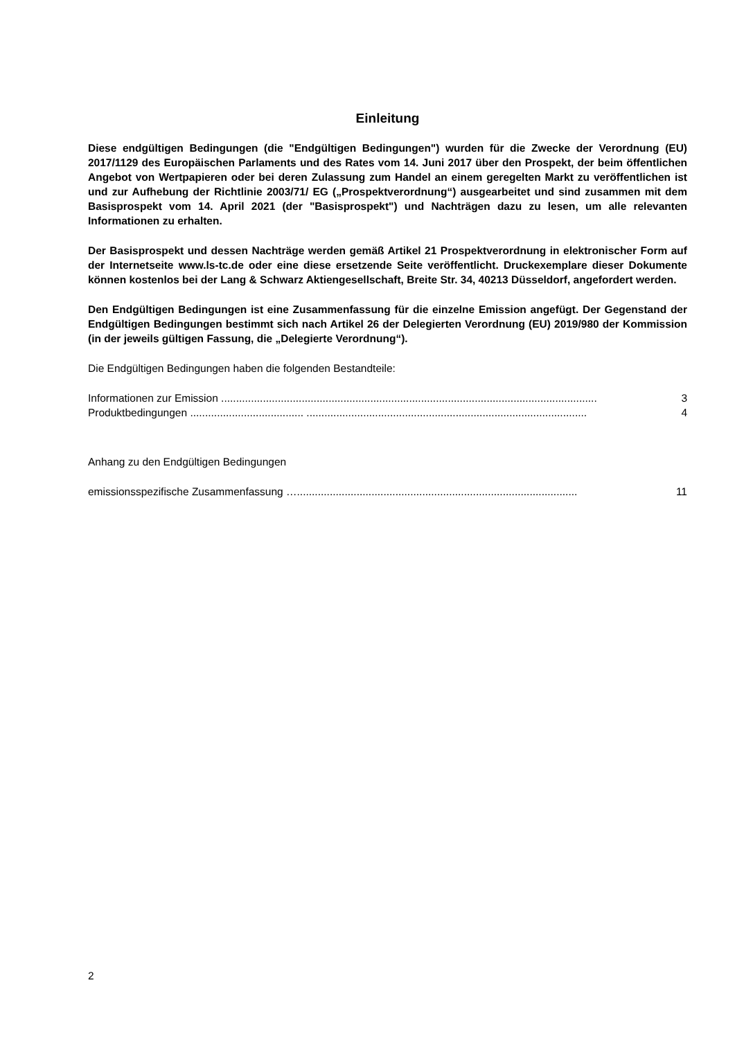Einleitung
Diese endgültigen Bedingungen (die "Endgültigen Bedingungen") wurden für die Zwecke der Verordnung (EU) 2017/1129 des Europäischen Parlaments und des Rates vom 14. Juni 2017 über den Prospekt, der beim öffentlichen Angebot von Wertpapieren oder bei deren Zulassung zum Handel an einem geregelten Markt zu veröffentlichen ist und zur Aufhebung der Richtlinie 2003/71/ EG („Prospektverordnung“) ausgearbeitet und sind zusammen mit dem Basisprospekt vom 14. April 2021 (der "Basisprospekt") und Nachträgen dazu zu lesen, um alle relevanten Informationen zu erhalten.
Der Basisprospekt und dessen Nachträge werden gemäß Artikel 21 Prospektverordnung in elektronischer Form auf der Internetseite www.ls-tc.de oder eine diese ersetzende Seite veröffentlicht. Druckexemplare dieser Dokumente können kostenlos bei der Lang & Schwarz Aktiengesellschaft, Breite Str. 34, 40213 Düsseldorf, angefordert werden.
Den Endgültigen Bedingungen ist eine Zusammenfassung für die einzelne Emission angefügt. Der Gegenstand der Endgültigen Bedingungen bestimmt sich nach Artikel 26 der Delegierten Verordnung (EU) 2019/980 der Kommission (in der jeweils gültigen Fassung, die „Delegierte Verordnung“).
Die Endgültigen Bedingungen haben die folgenden Bestandteile:
Informationen zur Emission .............................................................................................................................. 3
Produktbedingungen ...................................... .............................................................................................. 4
Anhang zu den Endgültigen Bedingungen
emissionsspezifische Zusammenfassung ….............................................................................................. 11
2